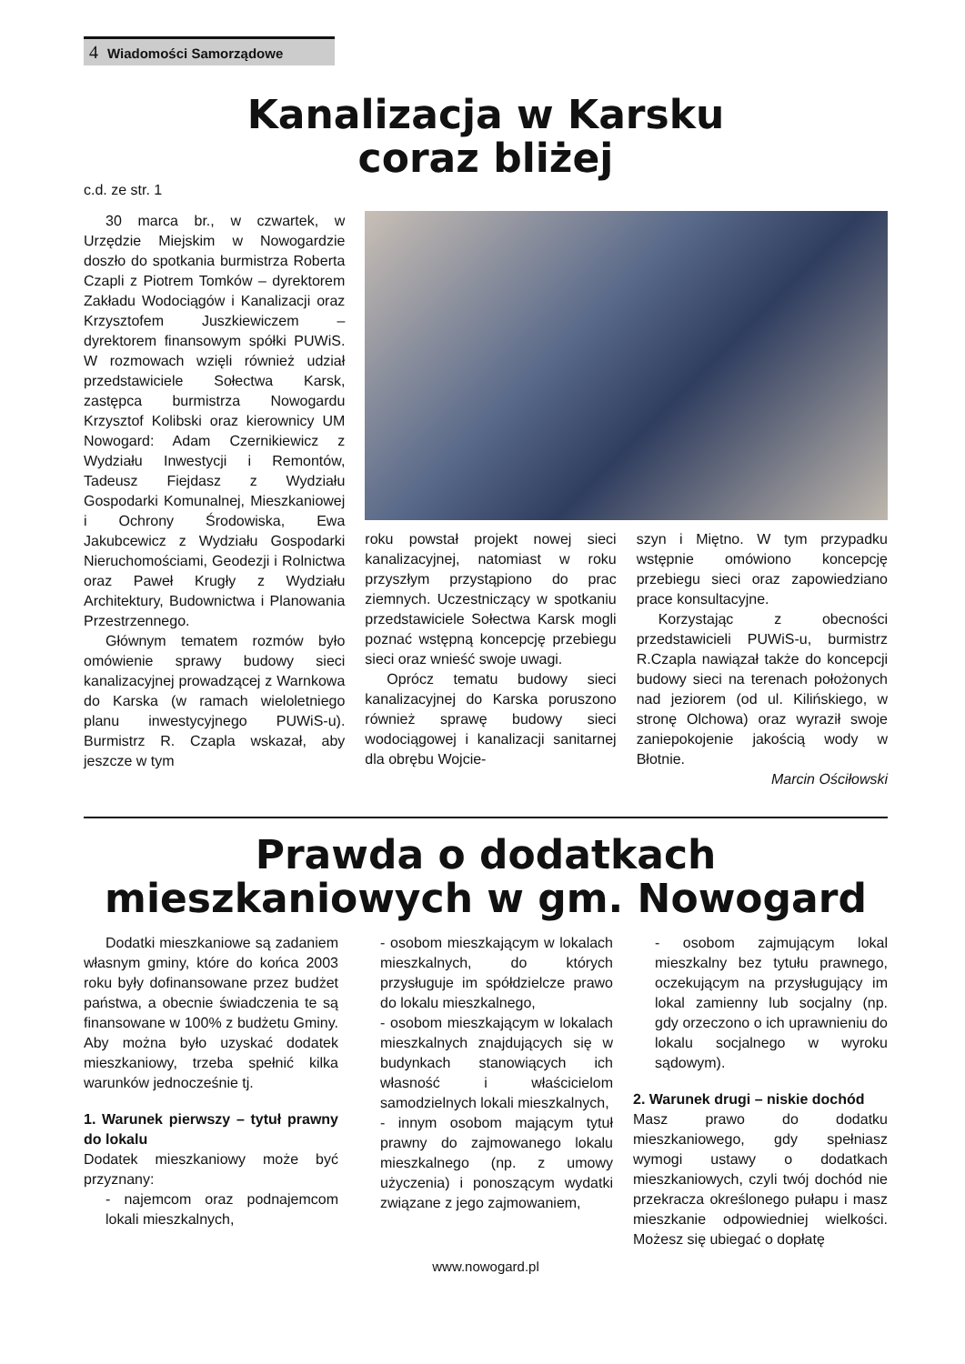4 Wiadomości Samorządowe
Kanalizacja w Karsku
coraz bliżej
c.d. ze str. 1
30 marca br., w czwartek, w Urzędzie Miejskim w Nowogardzie doszło do spotkania burmistrza Roberta Czapli z Piotrem Tomków – dyrektorem Zakładu Wodociągów i Kanalizacji oraz Krzysztofem Juszkiewiczem – dyrektorem finansowym spółki PUWiS. W rozmowach wzięli również udział przedstawiciele Sołectwa Karsk, zastępca burmistrza Nowogardu Krzysztof Kolibski oraz kierownicy UM Nowogard: Adam Czernikiewicz z Wydziału Inwestycji i Remontów, Tadeusz Fiejdasz z Wydziału Gospodarki Komunalnej, Mieszkaniowej i Ochrony Środowiska, Ewa Jakubcewicz z Wydziału Gospodarki Nieruchomościami, Geodezji i Rolnictwa oraz Paweł Krugły z Wydziału Architektury, Budownictwa i Planowania Przestrzennego.
Głównym tematem rozmów było omówienie sprawy budowy sieci kanalizacyjnej prowadzącej z Warnkowa do Karska (w ramach wieloletniego planu inwestycyjnego PUWiS-u). Burmistrz R. Czapla wskazał, aby jeszcze w tym
roku powstał projekt nowej sieci kanalizacyjnej, natomiast w roku przyszłym przystąpiono do prac ziemnych. Uczestniczący w spotkaniu przedstawiciele Sołectwa Karsk mogli poznać wstępną koncepcję przebiegu sieci oraz wnieść swoje uwagi.
Oprócz tematu budowy sieci kanalizacyjnej do Karska poruszono również sprawę budowy sieci wodociągowej i kanalizacji sanitarnej dla obrębu Wojcie-
szyn i Miętno. W tym przypadku wstępnie omówiono koncepcję przebiegu sieci oraz zapowiedziano prace konsultacyjne.
Korzystając z obecności przedstawicieli PUWiS-u, burmistrz R.Czapla nawiązał także do koncepcji budowy sieci na terenach położonych nad jeziorem (od ul. Kilińskiego, w stronę Olchowa) oraz wyraził swoje zaniepokojenie jakością wody w Błotnie.
Marcin Ościłowski
Prawda o dodatkach
mieszkaniowych w gm. Nowogard
Dodatki mieszkaniowe są zadaniem własnym gminy, które do końca 2003 roku były dofinansowane przez budżet państwa, a obecnie świadczenia te są finansowane w 100% z budżetu Gminy. Aby można było uzyskać dodatek mieszkaniowy, trzeba spełnić kilka warunków jednocześnie tj.
1. Warunek pierwszy – tytuł prawny do lokalu
Dodatek mieszkaniowy może być przyznany:
- najemcom oraz podnajemcom lokali mieszkalnych,
- osobom mieszkającym w lokalach mieszkalnych, do których przysługuje im spółdzielcze prawo do lokalu mieszkalnego,
- osobom mieszkającym w lokalach mieszkalnych znajdujących się w budynkach stanowiących ich własność i właścicielom samodzielnych lokali mieszkalnych,
- innym osobom mającym tytuł prawny do zajmowanego lokalu mieszkalnego (np. z umowy użyczenia) i ponoszącym wydatki związane z jego zajmowaniem,
- osobom zajmującym lokal mieszkalny bez tytułu prawnego, oczekującym na przysługujący im lokal zamienny lub socjalny (np. gdy orzeczono o ich uprawnieniu do lokalu socjalnego w wyroku sądowym).
2. Warunek drugi – niskie dochód
Masz prawo do dodatku mieszkaniowego, gdy spełniasz wymogi ustawy o dodatkach mieszkaniowych, czyli twój dochód nie przekracza określonego pułapu i masz mieszkanie odpowiedniej wielkości. Możesz się ubiegać o dopłatę
www.nowogard.pl